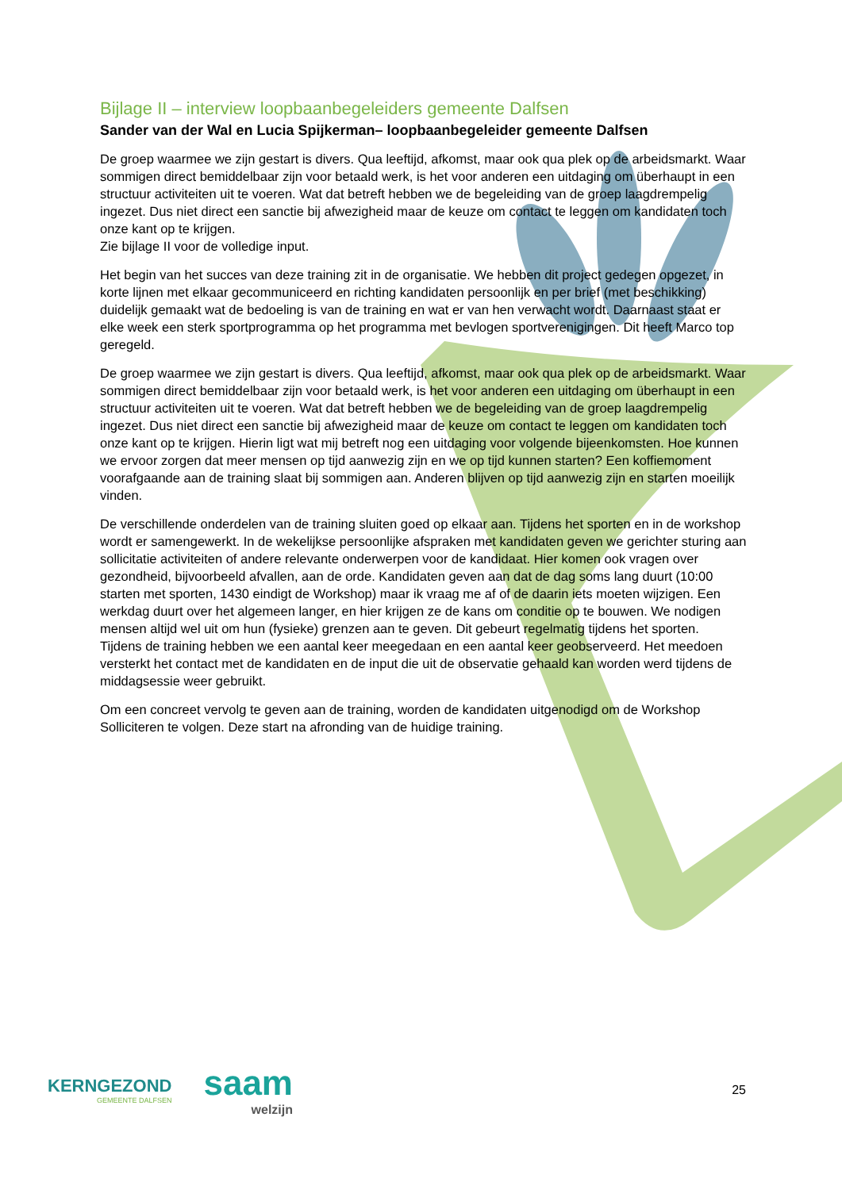Bijlage II – interview loopbaanbegeleiders gemeente Dalfsen
Sander van der Wal en Lucia Spijkerman– loopbaanbegeleider gemeente Dalfsen
De groep waarmee we zijn gestart is divers. Qua leeftijd, afkomst, maar ook qua plek op de arbeidsmarkt. Waar sommigen direct bemiddelbaar zijn voor betaald werk, is het voor anderen een uitdaging om überhaupt in een structuur activiteiten uit te voeren. Wat dat betreft hebben we de begeleiding van de groep laagdrempelig ingezet. Dus niet direct een sanctie bij afwezigheid maar de keuze om contact te leggen om kandidaten toch onze kant op te krijgen.
Zie bijlage II voor de volledige input.
Het begin van het succes van deze training zit in de organisatie. We hebben dit project gedegen opgezet, in korte lijnen met elkaar gecommuniceerd en richting kandidaten persoonlijk en per brief (met beschikking) duidelijk gemaakt wat de bedoeling is van de training en wat er van hen verwacht wordt. Daarnaast staat er elke week een sterk sportprogramma op het programma met bevlogen sportverenigingen. Dit heeft Marco top geregeld.
De groep waarmee we zijn gestart is divers. Qua leeftijd, afkomst, maar ook qua plek op de arbeidsmarkt. Waar sommigen direct bemiddelbaar zijn voor betaald werk, is het voor anderen een uitdaging om überhaupt in een structuur activiteiten uit te voeren. Wat dat betreft hebben we de begeleiding van de groep laagdrempelig ingezet. Dus niet direct een sanctie bij afwezigheid maar de keuze om contact te leggen om kandidaten toch onze kant op te krijgen. Hierin ligt wat mij betreft nog een uitdaging voor volgende bijeenkomsten. Hoe kunnen we ervoor zorgen dat meer mensen op tijd aanwezig zijn en we op tijd kunnen starten? Een koffiemoment voorafgaande aan de training slaat bij sommigen aan. Anderen blijven op tijd aanwezig zijn en starten moeilijk vinden.
De verschillende onderdelen van de training sluiten goed op elkaar aan. Tijdens het sporten en in de workshop wordt er samengewerkt. In de wekelijkse persoonlijke afspraken met kandidaten geven we gerichter sturing aan sollicitatie activiteiten of andere relevante onderwerpen voor de kandidaat. Hier komen ook vragen over gezondheid, bijvoorbeeld afvallen, aan de orde. Kandidaten geven aan dat de dag soms lang duurt (10:00 starten met sporten, 1430 eindigt de Workshop) maar ik vraag me af of de daarin iets moeten wijzigen. Een werkdag duurt over het algemeen langer, en hier krijgen ze de kans om conditie op te bouwen. We nodigen mensen altijd wel uit om hun (fysieke) grenzen aan te geven. Dit gebeurt regelmatig tijdens het sporten.
Tijdens de training hebben we een aantal keer meegedaan en een aantal keer geobserveerd. Het meedoen versterkt het contact met de kandidaten en de input die uit de observatie gehaald kan worden werd tijdens de middagsessie weer gebruikt.
Om een concreet vervolg te geven aan de training, worden de kandidaten uitgenodigd om de Workshop Solliciteren te volgen. Deze start na afronding van de huidige training.
KERNGEZOND
GEMEENTE DALFSEN
saam
welzijn
25